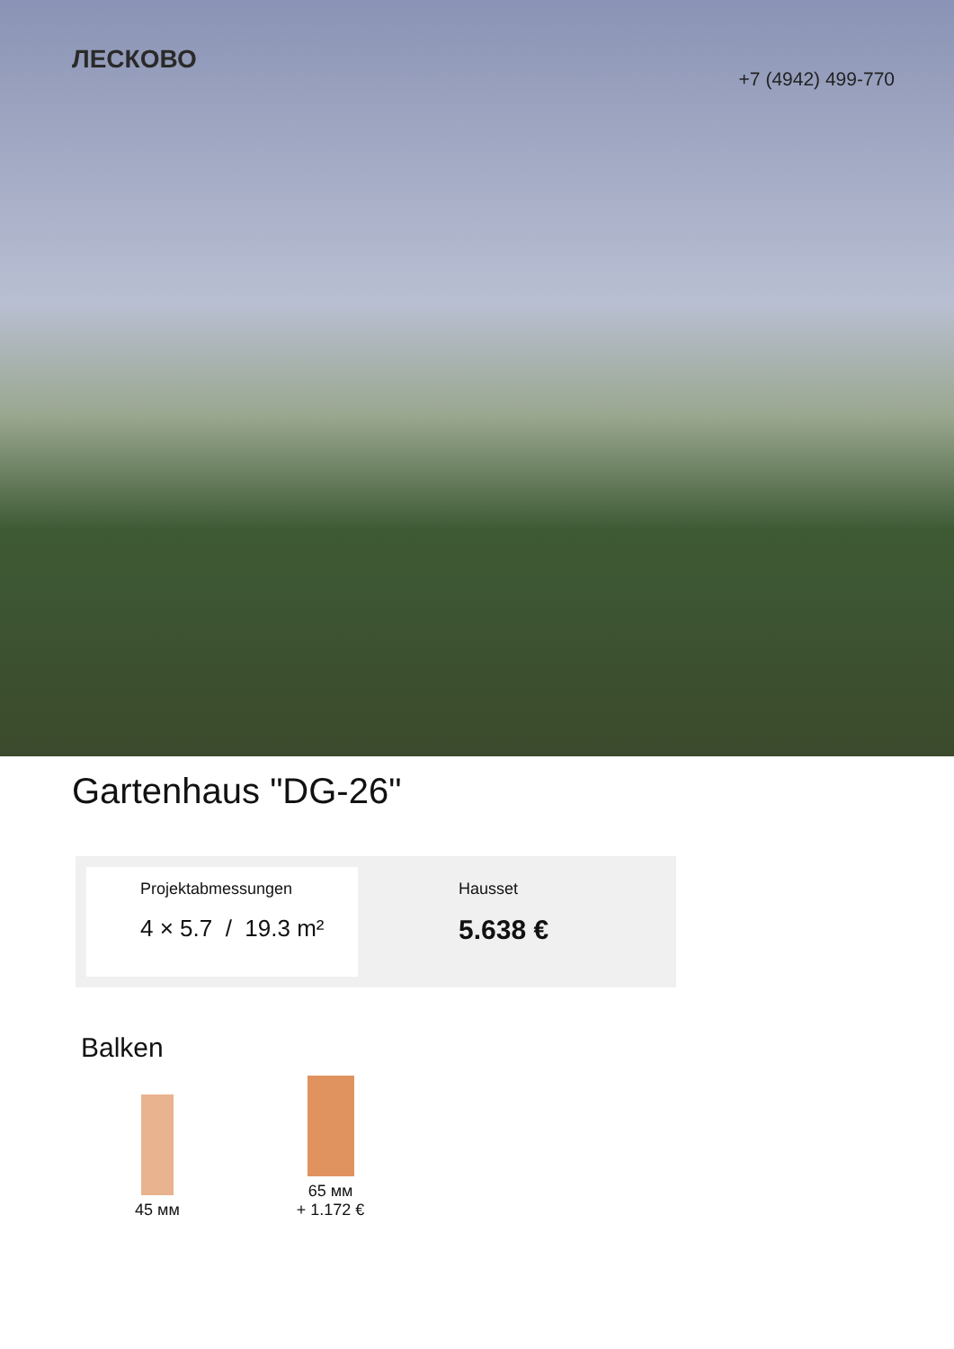ЛЕСКОВО
+7 (4942) 499-770
Gartenhaus "DG-26"
Projektabmessungen
4 × 5.7 / 19.3 m²
Hausset
5.638 €
Balken
45 мм
65 мм
+ 1.172 €